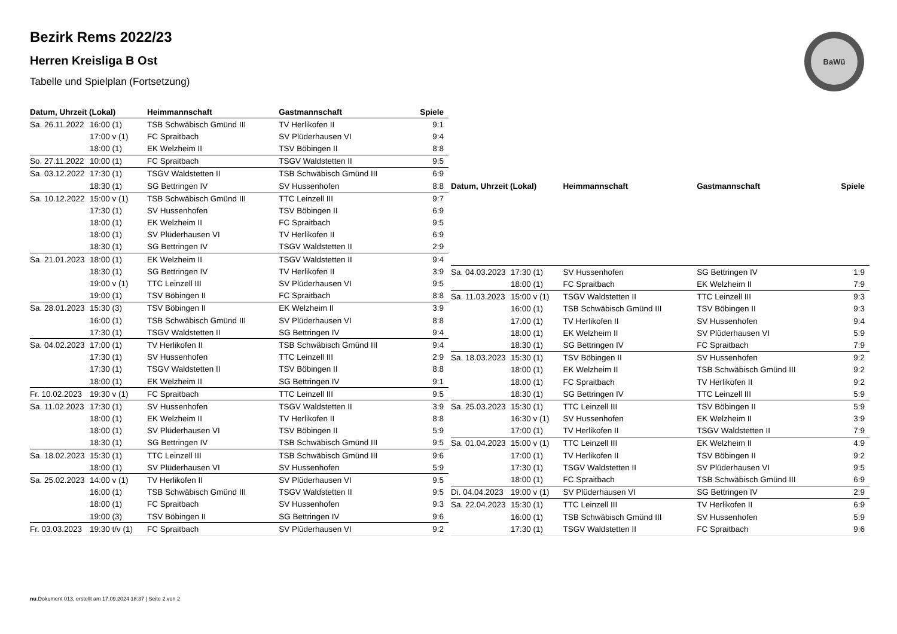Bezirk Rems 2022/23
Herren Kreisliga B Ost
Tabelle und Spielplan (Fortsetzung)
BaWü
| Datum, Uhrzeit (Lokal) | | Heimmannschaft | Gastmannschaft | Spiele |
| --- | --- | --- | --- | --- |
| Sa. 26.11.2022 | 16:00 (1) | TSB Schwäbisch Gmünd III | TV Herlikofen II | 9:1 |
| | 17:00 v (1) | FC Spraitbach | SV Plüderhausen VI | 9:4 |
| | 18:00 (1) | EK Welzheim II | TSV Böbingen II | 8:8 |
| So. 27.11.2022 | 10:00 (1) | FC Spraitbach | TSGV Waldstetten II | 9:5 |
| Sa. 03.12.2022 | 17:30 (1) | TSGV Waldstetten II | TSB Schwäbisch Gmünd III | 6:9 |
| | 18:30 (1) | SG Bettringen IV | SV Hussenhofen | 8:8 |
| Sa. 10.12.2022 | 15:00 v (1) | TSB Schwäbisch Gmünd III | TTC Leinzell III | 9:7 |
| | 17:30 (1) | SV Hussenhofen | TSV Böbingen II | 6:9 |
| | 18:00 (1) | EK Welzheim II | FC Spraitbach | 9:5 |
| | 18:00 (1) | SV Plüderhausen VI | TV Herlikofen II | 6:9 |
| | 18:30 (1) | SG Bettringen IV | TSGV Waldstetten II | 2:9 |
| Sa. 21.01.2023 | 18:00 (1) | EK Welzheim II | TSGV Waldstetten II | 9:4 |
| | 18:30 (1) | SG Bettringen IV | TV Herlikofen II | 3:9 |
| | 19:00 v (1) | TTC Leinzell III | SV Plüderhausen VI | 9:5 |
| | 19:00 (1) | TSV Böbingen II | FC Spraitbach | 8:8 |
| Sa. 28.01.2023 | 15:30 (3) | TSV Böbingen II | EK Welzheim II | 3:9 |
| | 16:00 (1) | TSB Schwäbisch Gmünd III | SV Plüderhausen VI | 8:8 |
| | 17:30 (1) | TSGV Waldstetten II | SG Bettringen IV | 9:4 |
| Sa. 04.02.2023 | 17:00 (1) | TV Herlikofen II | TSB Schwäbisch Gmünd III | 9:4 |
| | 17:30 (1) | SV Hussenhofen | TTC Leinzell III | 2:9 |
| | 17:30 (1) | TSGV Waldstetten II | TSV Böbingen II | 8:8 |
| | 18:00 (1) | EK Welzheim II | SG Bettringen IV | 9:1 |
| Fr. 10.02.2023 | 19:30 v (1) | FC Spraitbach | TTC Leinzell III | 9:5 |
| Sa. 11.02.2023 | 17:30 (1) | SV Hussenhofen | TSGV Waldstetten II | 3:9 |
| | 18:00 (1) | EK Welzheim II | TV Herlikofen II | 8:8 |
| | 18:00 (1) | SV Plüderhausen VI | TSV Böbingen II | 5:9 |
| | 18:30 (1) | SG Bettringen IV | TSB Schwäbisch Gmünd III | 9:5 |
| Sa. 18.02.2023 | 15:30 (1) | TTC Leinzell III | TSB Schwäbisch Gmünd III | 9:6 |
| | 18:00 (1) | SV Plüderhausen VI | SV Hussenhofen | 5:9 |
| Sa. 25.02.2023 | 14:00 v (1) | TV Herlikofen II | SV Plüderhausen VI | 9:5 |
| | 16:00 (1) | TSB Schwäbisch Gmünd III | TSGV Waldstetten II | 9:5 |
| | 18:00 (1) | FC Spraitbach | SV Hussenhofen | 9:3 |
| | 19:00 (3) | TSV Böbingen II | SG Bettringen IV | 9:6 |
| Fr. 03.03.2023 | 19:30 t/v (1) | FC Spraitbach | SV Plüderhausen VI | 9:2 |
| Datum, Uhrzeit (Lokal) | | Heimmannschaft | Gastmannschaft | Spiele |
| --- | --- | --- | --- | --- |
| Sa. 04.03.2023 | 17:30 (1) | SV Hussenhofen | SG Bettringen IV | 1:9 |
| | 18:00 (1) | FC Spraitbach | EK Welzheim II | 7:9 |
| Sa. 11.03.2023 | 15:00 v (1) | TSGV Waldstetten II | TTC Leinzell III | 9:3 |
| | 16:00 (1) | TSB Schwäbisch Gmünd III | TSV Böbingen II | 9:3 |
| | 17:00 (1) | TV Herlikofen II | SV Hussenhofen | 9:4 |
| | 18:00 (1) | EK Welzheim II | SV Plüderhausen VI | 5:9 |
| | 18:30 (1) | SG Bettringen IV | FC Spraitbach | 7:9 |
| Sa. 18.03.2023 | 15:30 (1) | TSV Böbingen II | SV Hussenhofen | 9:2 |
| | 18:00 (1) | EK Welzheim II | TSB Schwäbisch Gmünd III | 9:2 |
| | 18:00 (1) | FC Spraitbach | TV Herlikofen II | 9:2 |
| | 18:30 (1) | SG Bettringen IV | TTC Leinzell III | 5:9 |
| Sa. 25.03.2023 | 15:30 (1) | TTC Leinzell III | TSV Böbingen II | 5:9 |
| | 16:30 v (1) | SV Hussenhofen | EK Welzheim II | 3:9 |
| | 17:00 (1) | TV Herlikofen II | TSGV Waldstetten II | 7:9 |
| Sa. 01.04.2023 | 15:00 v (1) | TTC Leinzell III | EK Welzheim II | 4:9 |
| | 17:00 (1) | TV Herlikofen II | TSV Böbingen II | 9:2 |
| | 17:30 (1) | TSGV Waldstetten II | SV Plüderhausen VI | 9:5 |
| | 18:00 (1) | FC Spraitbach | TSB Schwäbisch Gmünd III | 6:9 |
| Di. 04.04.2023 | 19:00 v (1) | SV Plüderhausen VI | SG Bettringen IV | 2:9 |
| Sa. 22.04.2023 | 15:30 (1) | TTC Leinzell III | TV Herlikofen II | 6:9 |
| | 16:00 (1) | TSB Schwäbisch Gmünd III | SV Hussenhofen | 5:9 |
| | 17:30 (1) | TSGV Waldstetten II | FC Spraitbach | 9:6 |
nu.Dokument 013, erstellt am 17.09.2024 18:37 | Seite 2 von 2